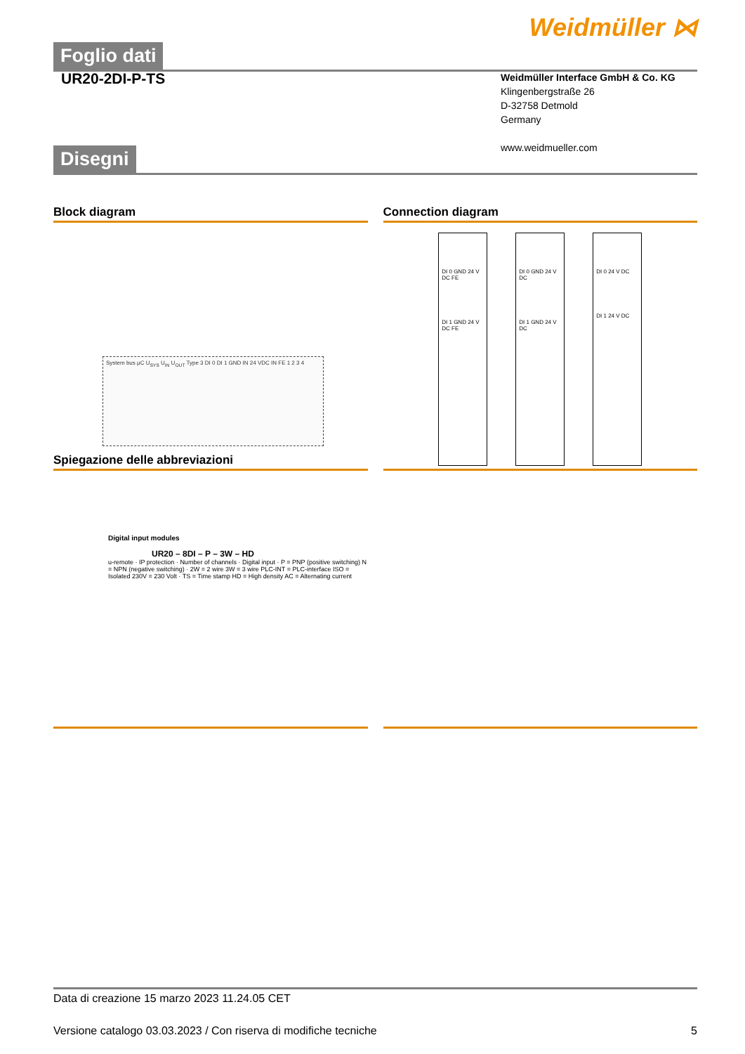Weidmüller ⋈
Foglio dati
UR20-2DI-P-TS
Weidmüller Interface GmbH & Co. KG
Klingenbergstraße 26
D-32758 Detmold
Germany
www.weidmueller.com
Disegni
Block diagram
System bus μC U<sub>SYS</sub> U<sub>IN</sub> U<sub>OUT</sub> Type 3 DI 0 DI 1 GND IN 24 VDC IN FE 1 2 3 4
Connection diagram
DI 0 GND 24 V DC FE
DI 1 GND 24 V DC FE
DI 0 GND 24 V DC
DI 1 GND 24 V DC
DI 0 24 V DC
DI 1 24 V DC
Spiegazione delle abbreviazioni
Digital input modules
UR20 – 8DI – P – 3W – HD
u-remote · IP protection · Number of channels · Digital input · P = PNP (positive switching) N = NPN (negative switching) · 2W = 2 wire 3W = 3 wire PLC-INT = PLC-interface ISO = Isolated 230V = 230 Volt · TS = Time stamp HD = High density AC = Alternating current
Data di creazione 15 marzo 2023 11.24.05 CET
Versione catalogo 03.03.2023 / Con riserva di modifiche tecniche 5